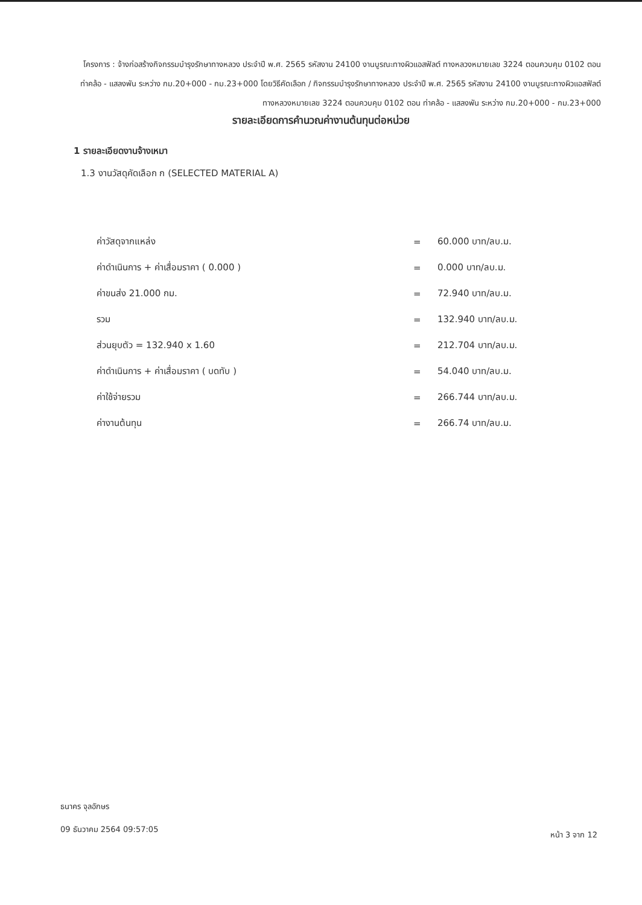โครงการ : จ้างก่อสร้างกิจกรรมบำรุงรักษาทางหลวง ประจำปี พ.ศ. 2565 รหัสงาน 24100 งานบูรณะทางผิวแอสฟัลต์ ทางหลวงหมายเลข 3224 ตอนควบคุม 0102 ตอน ท่าคล้อ - แสลงพัน ระหว่าง กม.20+000 - กม.23+000 โดยวิธีคัดเลือก / กิจกรรมบำรุงรักษาทางหลวง ประจำปี พ.ศ. 2565 รหัสงาน 24100 งานบูรณะทางผิวแอสฟัลต์ ทางหลวงหมายเลข 3224 ตอนควบคุม 0102 ตอน ท่าคล้อ - แสลงพัน ระหว่าง กม.20+000 - กม.23+000
รายละเอียดการคำนวณค่างานต้นทุนต่อหน่วย
1 รายละเอียดงานจ้างเหมา
1.3 งานวัสดุคัดเลือก ก (SELECTED MATERIAL A)
| ค่าวัสดุจากแหล่ง | = | 60.000 บาท/ลบ.ม. |
| ค่าดำเนินการ + ค่าเสื่อมราคา ( 0.000 ) | = | 0.000 บาท/ลบ.ม. |
| ค่าขนส่ง 21.000 กม. | = | 72.940 บาท/ลบ.ม. |
| รวม | = | 132.940 บาท/ลบ.ม. |
| ส่วนยุบตัว = 132.940 x 1.60 | = | 212.704 บาท/ลบ.ม. |
| ค่าดำเนินการ + ค่าเสื่อมราคา ( บดทับ ) | = | 54.040 บาท/ลบ.ม. |
| ค่าใช้จ่ายรวม | = | 266.744 บาท/ลบ.ม. |
| ค่างานต้นทุน | = | 266.74 บาท/ลบ.ม. |
ธนาคร จุลอักษร
09 ธันวาคม 2564 09:57:05
หน้า 3 จาก 12